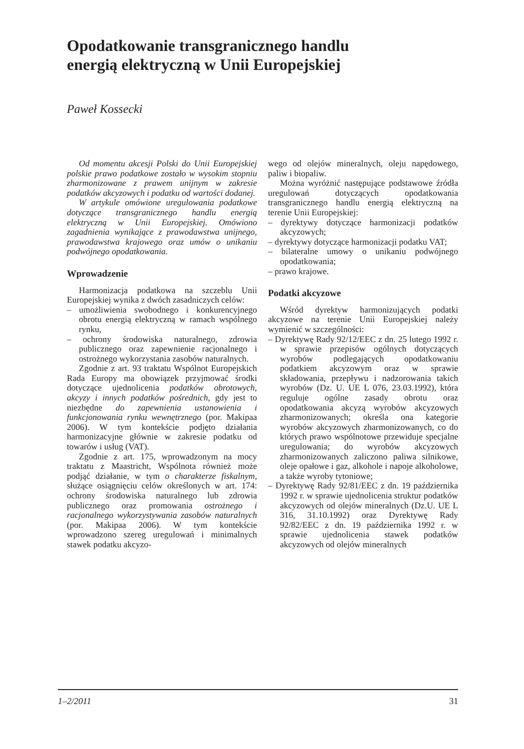Opodatkowanie transgranicznego handlu
energią elektryczną w Unii Europejskiej
Paweł Kossecki
Od momentu akcesji Polski do Unii Europejskiej polskie prawo podatkowe zostało w wysokim stopniu zharmonizowane z prawem unijnym w zakresie podatków akcyzowych i podatku od wartości dodanej.
W artykule omówione uregulowania podatkowe dotyczące transgranicznego handlu energią elektryczną w Unii Europejskiej. Omówiono zagadnienia wynikające z prawodawstwa unijnego, prawodawstwa krajowego oraz umów o unikaniu podwójnego opodatkowania.
Wprowadzenie
Harmonizacja podatkowa na szczeblu Unii Europejskiej wynika z dwóch zasadniczych celów:
– umożliwienia swobodnego i konkurencyjnego obrotu energią elektryczną w ramach wspólnego rynku,
– ochrony środowiska naturalnego, zdrowia publicznego oraz zapewnienie racjonalnego i ostrożnego wykorzystania zasobów naturalnych.
Zgodnie z art. 93 traktatu Wspólnot Europejskich Rada Europy ma obowiązek przyjmować środki dotyczące ujednolicenia podatków obrotowych, akcyzy i innych podatków pośrednich, gdy jest to niezbędne do zapewnienia ustanowienia i funkcjonowania rynku wewnętrznego (por. Makipaa 2006). W tym kontekście podjęto działania harmonizacyjne głównie w zakresie podatku od towarów i usług (VAT).
Zgodnie z art. 175, wprowadzonym na mocy traktatu z Maastricht, Wspólnota również może podjąć działanie, w tym o charakterze fiskalnym, służące osiągnięciu celów określonych w art. 174: ochrony środowiska naturalnego lub zdrowia publicznego oraz promowania ostrożnego i racjonalnego wykorzystywania zasobów naturalnych (por. Makipaa 2006). W tym kontekście wprowadzono szereg uregulowań i minimalnych stawek podatku akcyzo-
wego od olejów mineralnych, oleju napędowego, paliw i biopaliw.
Można wyróżnić następujące podstawowe źródła uregulowań dotyczących opodatkowania transgranicznego handlu energią elektryczną na terenie Unii Europejskiej:
– dyrektywy dotyczące harmonizacji podatków akcyzowych;
– dyrektywy dotyczące harmonizacji podatku VAT;
– bilateralne umowy o unikaniu podwójnego opodatkowania;
– prawo krajowe.
Podatki akcyzowe
Wśród dyrektyw harmonizujących podatki akcyzowe na terenie Unii Europejskiej należy wymienić w szczególności:
– Dyrektywę Rady 92/12/EEC z dn. 25 lutego 1992 r. w sprawie przepisów ogólnych dotyczących wyrobów podlegających opodatkowaniu podatkiem akcyzowym oraz w sprawie składowania, przepływu i nadzorowania takich wyrobów (Dz. U. UE L 076, 23.03.1992), która reguluje ogólne zasady obrotu oraz opodatkowania akcyzą wyrobów akcyzowych zharmonizowanych; określa ona kategorie wyrobów akcyzowych zharmonizowanych, co do których prawo wspólnotowe przewiduje specjalne uregulowania; do wyrobów akcyzowych zharmonizowanych zaliczono paliwa silnikowe, oleje opałowe i gaz, alkohole i napoje alkoholowe, a także wyroby tytoniowe;
– Dyrektywę Rady 92/81/EEC z dn. 19 października 1992 r. w sprawie ujednolicenia struktur podatków akcyzowych od olejów mineralnych (Dz.U. UE L 316, 31.10.1992) oraz Dyrektywę Rady 92/82/EEC z dn. 19 października 1992 r. w sprawie ujednolicenia stawek podatków akcyzowych od olejów mineralnych
1–2/2011 31